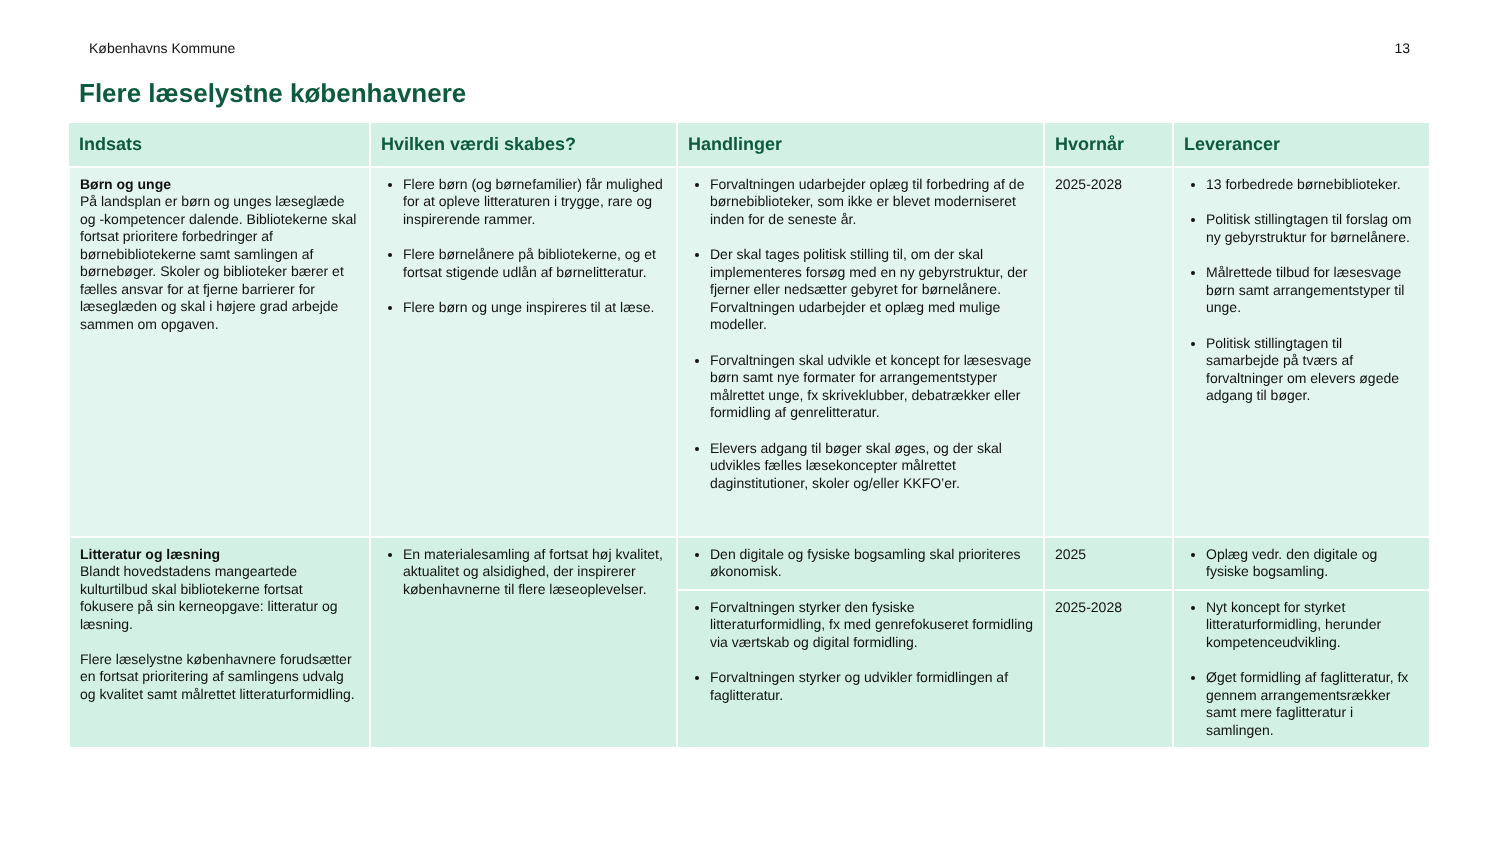Københavns Kommune 13
Flere læselystne københavnere
| Indsats | Hvilken værdi skabes? | Handlinger | Hvornår | Leverancer |
| --- | --- | --- | --- | --- |
| Børn og unge På landsplan er børn og unges læseglæde og -kompetencer dalende. Bibliotekerne skal fortsat prioritere forbedringer af børnebibliotekerne samt samlingen af børnebøger. Skoler og biblioteker bærer et fælles ansvar for at fjerne barrierer for læseglæden og skal i højere grad arbejde sammen om opgaven. | Flere børn (og børnefamilier) får mulighed for at opleve litteraturen i trygge, rare og inspirerende rammer. Flere børnelånere på bibliotekerne, og et fortsat stigende udlån af børnelitteratur. Flere børn og unge inspireres til at læse. | Forvaltningen udarbejder oplæg til forbedring af de børnebiblioteker, som ikke er blevet moderniseret inden for de seneste år. Der skal tages politisk stilling til, om der skal implementeres forsøg med en ny gebyrstruktur, der fjerner eller nedsætter gebyret for børnelånere. Forvaltningen udarbejder et oplæg med mulige modeller. Forvaltningen skal udvikle et koncept for læsesvage børn samt nye formater for arrangementstyper målrettet unge, fx skriveklubber, debatrækker eller formidling af genrelitteratur. Elevers adgang til bøger skal øges, og der skal udvikles fælles læsekoncepter målrettet daginstitutioner, skoler og/eller KKFO’er. | 2025-2028 | 13 forbedrede børnebiblioteker. Politisk stillingtagen til forslag om ny gebyrstruktur for børnelånere. Målrettede tilbud for læsesvage børn samt arrangementstyper til unge. Politisk stillingtagen til samarbejde på tværs af forvaltninger om elevers øgede adgang til bøger. |
| Litteratur og læsning Blandt hovedstadens mangeartede kulturtilbud skal bibliotekerne fortsat fokusere på sin kerneopgave: litteratur og læsning. Flere læselystne københavnere forudsætter en fortsat prioritering af samlingens udvalg og kvalitet samt målrettet litteraturformidling. | En materialesamling af fortsat høj kvalitet, aktualitet og alsidighed, der inspirerer københavnerne til flere læseoplevelser. | Den digitale og fysiske bogsamling skal prioriteres økonomisk. | 2025 | Oplæg vedr. den digitale og fysiske bogsamling. |
| | | Forvaltningen styrker den fysiske litteraturformidling, fx med genrefokuseret formidling via værtskab og digital formidling. Forvaltningen styrker og udvikler formidlingen af faglitteratur. | 2025-2028 | Nyt koncept for styrket litteraturformidling, herunder kompetenceudvikling. Øget formidling af faglitteratur, fx gennem arrangementsrækker samt mere faglitteratur i samlingen. |